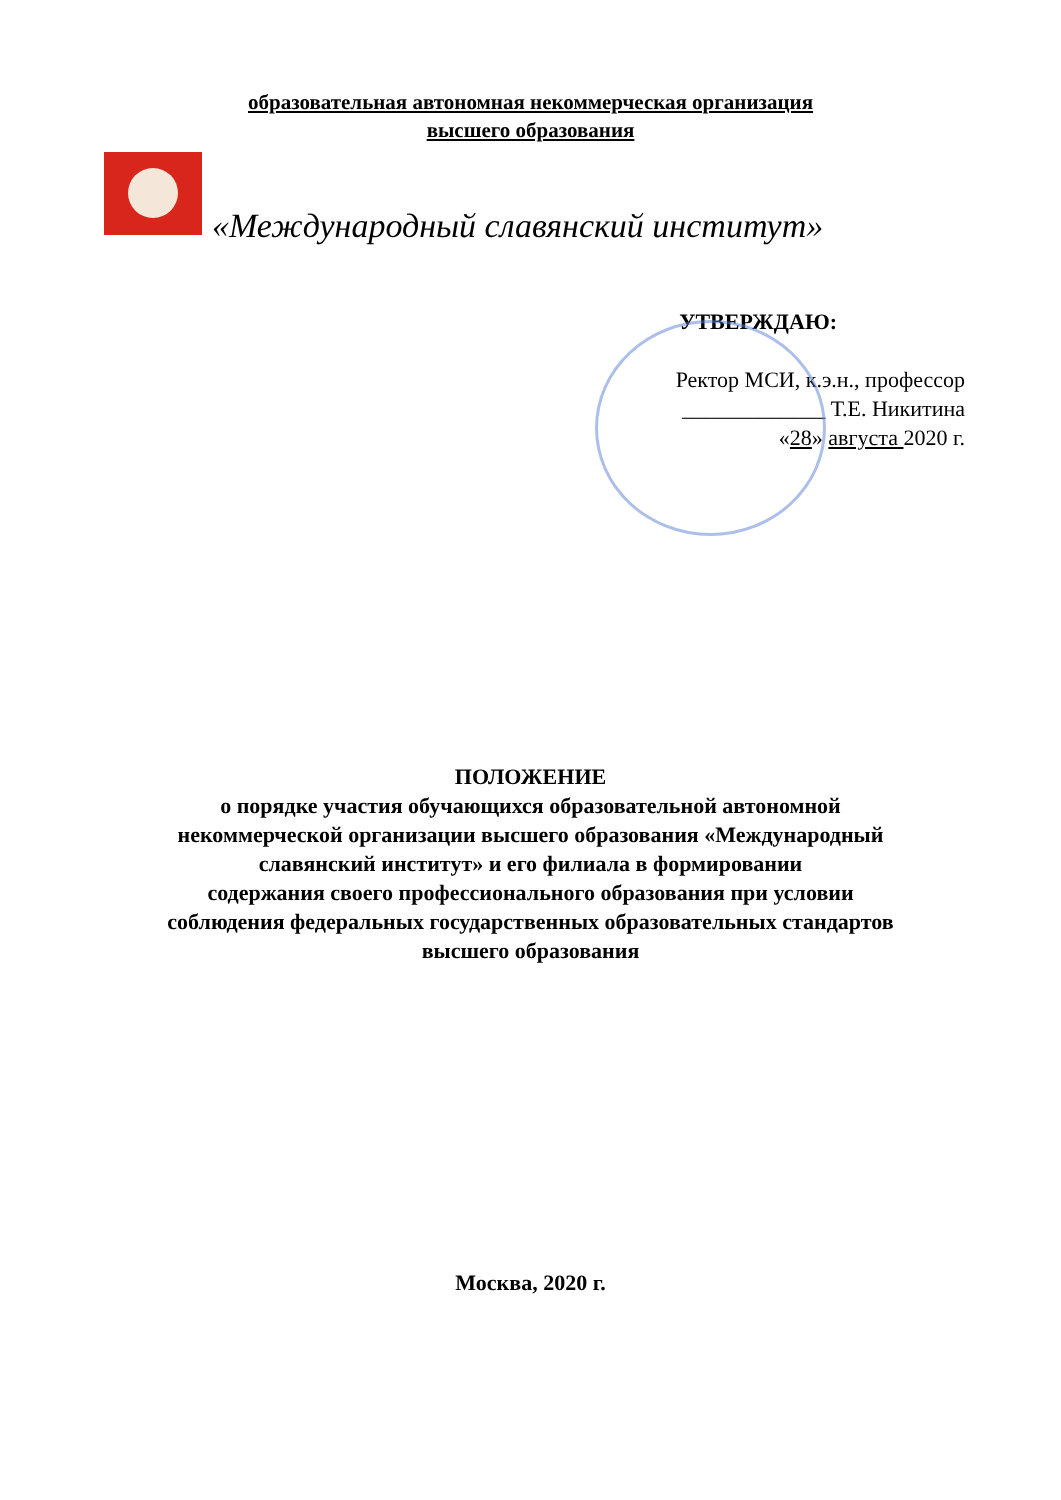образовательная автономная некоммерческая организация
высшего образования
«Международный славянский институт»
УТВЕРЖДАЮ:
Ректор МСИ, к.э.н., профессор
_____________ Т.Е. Никитина
«28» августа 2020 г.
ПОЛОЖЕНИЕ
о порядке участия обучающихся образовательной автономной
некоммерческой организации высшего образования «Международный
славянский институт» и его филиала в формировании
содержания своего профессионального образования при условии
соблюдения федеральных государственных образовательных стандартов
высшего образования
Москва, 2020 г.